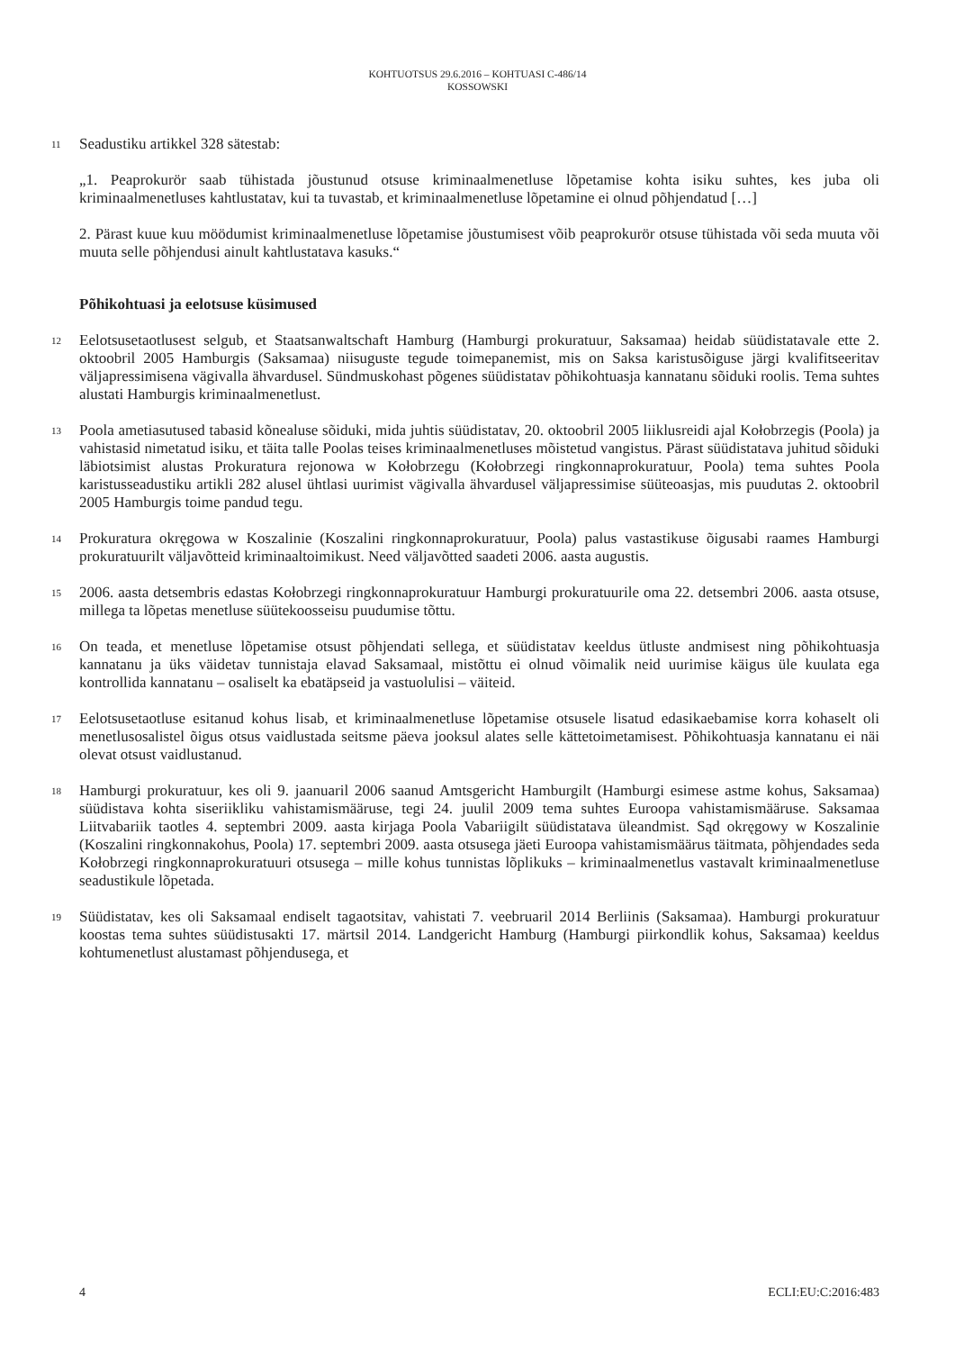KOHTUOTSUS 29.6.2016 – KOHTUASI C-486/14
KOSSOWSKI
11 Seadustiku artikkel 328 sätestab:
„1. Peaprokurör saab tühistada jõustunud otsuse kriminaalmenetluse lõpetamise kohta isiku suhtes, kes juba oli kriminaalmenetluses kahtlustatav, kui ta tuvastab, et kriminaalmenetluse lõpetamine ei olnud põhjendatud […]
2. Pärast kuue kuu möödumist kriminaalmenetluse lõpetamise jõustumisest võib peaprokurör otsuse tühistada või seda muuta või muuta selle põhjendusi ainult kahtlustatava kasuks.“
Põhikohtuasi ja eelotsuse küsimused
12 Eelotsusetaotlusest selgub, et Staatsanwaltschaft Hamburg (Hamburgi prokuratuur, Saksamaa) heidab süüdistatavale ette 2. oktoobril 2005 Hamburgis (Saksamaa) niisuguste tegude toimepanemist, mis on Saksa karistusõiguse järgi kvalifitseeritav väljapressimisena vägivalla ähvardusel. Sündmuskohast põgenes süüdistatav põhikohtuasja kannatanu sõiduki roolis. Tema suhtes alustati Hamburgis kriminaalmenetlust.
13 Poola ametiasutused tabasid kõnealuse sõiduki, mida juhtis süüdistatav, 20. oktoobril 2005 liiklusreidi ajal Kołobrzegis (Poola) ja vahistasid nimetatud isiku, et täita talle Poolas teises kriminaalmenetluses mõistetud vangistus. Pärast süüdistatava juhitud sõiduki läbiotsimist alustas Prokuratura rejonowa w Kołobrzegu (Kołobrzegi ringkonnaprokuratuur, Poola) tema suhtes Poola karistusseadustiku artikli 282 alusel ühtlasi uurimist vägivalla ähvardusel väljapressimise süüteoasjas, mis puudutas 2. oktoobril 2005 Hamburgis toime pandud tegu.
14 Prokuratura okręgowa w Koszalinie (Koszalini ringkonnaprokuratuur, Poola) palus vastastikuse õigusabi raames Hamburgi prokuratuurilt väljavõtteid kriminaaltoimikust. Need väljavõtted saadeti 2006. aasta augustis.
15 2006. aasta detsembris edastas Kołobrzegi ringkonnaprokuratuur Hamburgi prokuratuurile oma 22. detsembri 2006. aasta otsuse, millega ta lõpetas menetluse süütekoosseisu puudumise tõttu.
16 On teada, et menetluse lõpetamise otsust põhjendati sellega, et süüdistatav keeldus ütluste andmisest ning põhikohtuasja kannatanu ja üks väidetav tunnistaja elavad Saksamaal, mistõttu ei olnud võimalik neid uurimise käigus üle kuulata ega kontrollida kannatanu – osaliselt ka ebatäpseid ja vastuolulisi – väiteid.
17 Eelotsusetaotluse esitanud kohus lisab, et kriminaalmenetluse lõpetamise otsusele lisatud edasikaebamise korra kohaselt oli menetlusosalistel õigus otsus vaidlustada seitsme päeva jooksul alates selle kättetoimetamisest. Põhikohtuasja kannatanu ei näi olevat otsust vaidlustanud.
18 Hamburgi prokuratuur, kes oli 9. jaanuaril 2006 saanud Amtsgericht Hamburgilt (Hamburgi esimese astme kohus, Saksamaa) süüdistava kohta siseriikliku vahistamismääruse, tegi 24. juulil 2009 tema suhtes Euroopa vahistamismääruse. Saksamaa Liitvabariik taotles 4. septembri 2009. aasta kirjaga Poola Vabariigilt süüdistatava üleandmist. Sąd okręgowy w Koszalinie (Koszalini ringkonnakohus, Poola) 17. septembri 2009. aasta otsusega jäeti Euroopa vahistamismäärus täitmata, põhjendades seda Kołobrzegi ringkonnaprokuratuuri otsusega – mille kohus tunnistas lõplikuks – kriminaalmenetlus vastavalt kriminaalmenetluse seadustikule lõpetada.
19 Süüdistatav, kes oli Saksamaal endiselt tagaotsitav, vahistati 7. veebruaril 2014 Berliinis (Saksamaa). Hamburgi prokuratuur koostas tema suhtes süüdistusakti 17. märtsil 2014. Landgericht Hamburg (Hamburgi piirkondlik kohus, Saksamaa) keeldus kohtumenetlust alustamast põhjendusega, et
4 ECLI:EU:C:2016:483